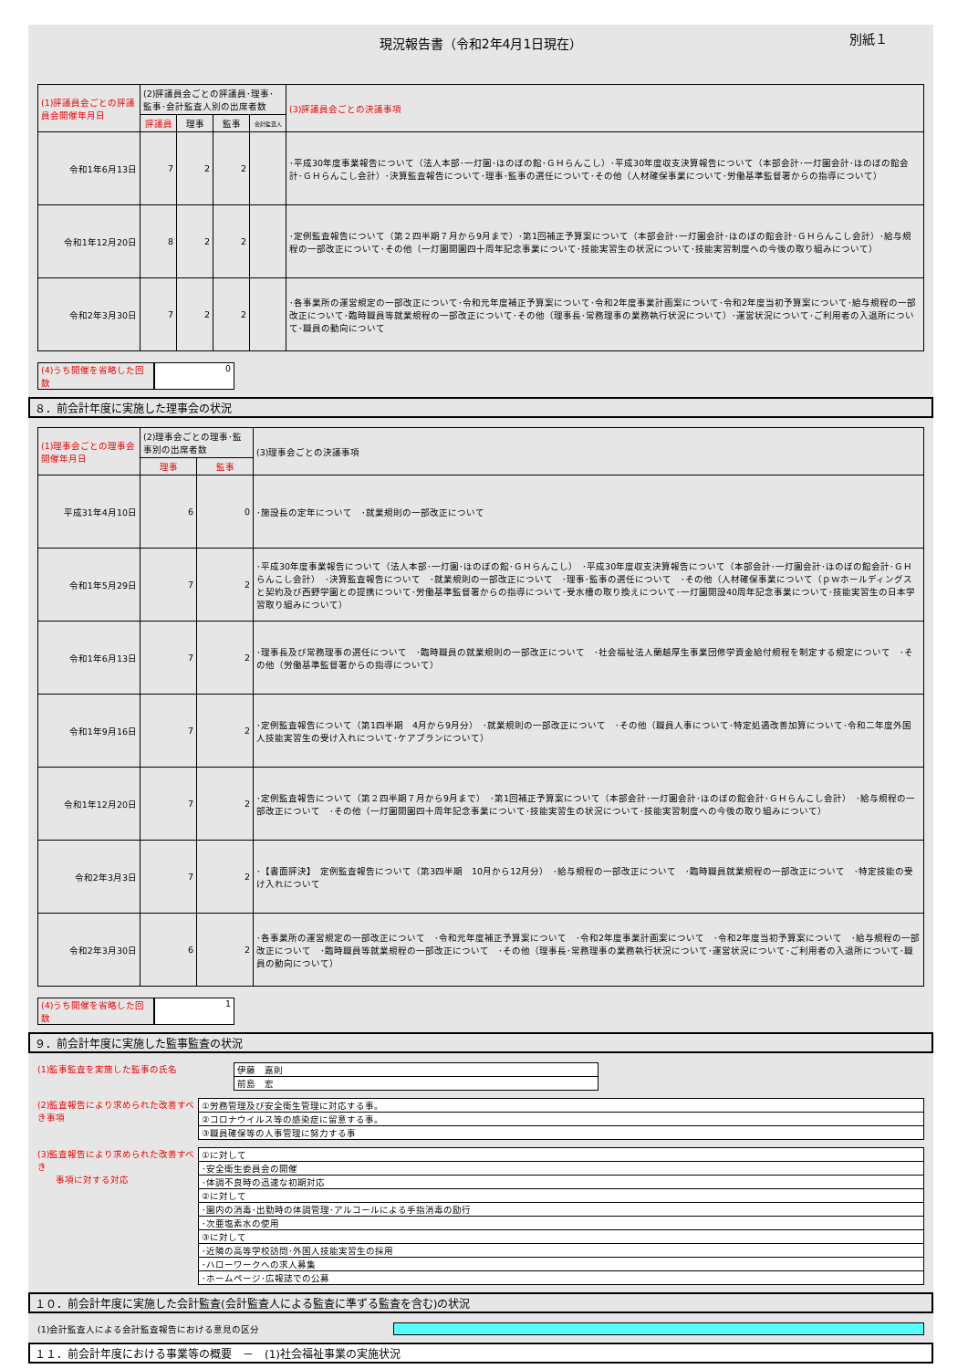現況報告書（令和2年4月1日現在） 別紙１
| (1)評議員会ごとの評議員会開催年月日 | (2)評議員会ごとの評議員･理事･監事･会計監査人別の出席者数 | | | | (3)評議員会ごとの決議事項 |
| --- | --- | --- | --- | --- | --- |
| | 評議員 | 理事 | 監事 | 会計監査人 | |
| 令和1年6月13日 | 7 | 2 | 2 | | ･平成30年度事業報告について（法人本部･一灯園･ほのぼの館･ＧＨらんこし）･平成30年度収支決算報告について（本部会計･一灯園会計･ほのぼの館会計･ＧＨらんこし会計）･決算監査報告について･理事･監事の選任について･その他（人材確保事業について･労働基準監督署からの指導について） |
| 令和1年12月20日 | 8 | 2 | 2 | | ･定例監査報告について（第２四半期７月から9月まで）･第1回補正予算案について（本部会計･一灯園会計･ほのぼの館会計･ＧＨらんこし会計）･給与規程の一部改正について･その他（一灯園開園四十周年記念事業について･技能実習生の状況について･技能実習制度への今後の取り組みについて） |
| 令和2年3月30日 | 7 | 2 | 2 | | ･各事業所の運営規定の一部改正について･令和元年度補正予算案について･令和2年度事業計画案について･令和2年度当初予算案について･給与規程の一部改正について･臨時職員等就業規程の一部改正について･その他（理事長･常務理事の業務執行状況について）･運営状況について･ご利用者の入退所について･職員の動向について |
(4)うち開催を省略した回数
0
８．前会計年度に実施した理事会の状況
| (1)理事会ごとの理事会開催年月日 | (2)理事会ごとの理事･監事別の出席者数 | | (3)理事会ごとの決議事項 |
| --- | --- | --- | --- |
| | 理事 | 監事 | |
| 平成31年4月10日 | 6 | 0 | ･施設長の定年について ･就業規則の一部改正について |
| 令和1年5月29日 | 7 | 2 | ･平成30年度事業報告について（法人本部･一灯園･ほのぼの館･ＧＨらんこし） ･平成30年度収支決算報告について（本部会計･一灯園会計･ほのぼの館会計･ＧＨらんこし会計） ･決算監査報告について ･就業規則の一部改正について ･理事･監事の選任について ･その他（人材確保事業について（ｐｗホールディングスと契約及び西野学園との提携について･労働基準監督署からの指導について･受水槽の取り換えについて･一灯園開設40周年記念事業について･技能実習生の日本学習取り組みについて） |
| 令和1年6月13日 | 7 | 2 | ･理事長及び常務理事の選任について ･臨時職員の就業規則の一部改正について ･社会福祉法人蘭越厚生事業団修学資金給付規程を制定する規定について ･その他（労働基準監督署からの指導について） |
| 令和1年9月16日 | 7 | 2 | ･定例監査報告について（第1四半期 4月から9月分） ･就業規則の一部改正について ･その他（職員人事について･特定処遇改善加算について･令和二年度外国人技能実習生の受け入れについて･ケアプランについて） |
| 令和1年12月20日 | 7 | 2 | ･定例監査報告について（第２四半期７月から9月まで） ･第1回補正予算案について（本部会計･一灯園会計･ほのぼの館会計･ＧＨらんこし会計） ･給与規程の一部改正について ･その他（一灯園開園四十周年記念事業について･技能実習生の状況について･技能実習制度への今後の取り組みについて） |
| 令和2年3月3日 | 7 | 2 | ･【書面評決】 定例監査報告について（第3四半期 10月から12月分） ･給与規程の一部改正について ･臨時職員就業規程の一部改正について ･特定技能の受け入れについて |
| 令和2年3月30日 | 6 | 2 | ･各事業所の運営規定の一部改正について ･令和元年度補正予算案について ･令和2年度事業計画案について ･令和2年度当初予算案について ･給与規程の一部改正について ･臨時職員等就業規程の一部改正について ･その他（理事長･常務理事の業務執行状況について･運営状況について･ご利用者の入退所について･職員の動向について） |
(4)うち開催を省略した回数
1
９．前会計年度に実施した監事監査の状況
(1)監事監査を実施した監事の氏名
| 伊藤 嘉則 |
| 前島 宏 |
(2)監査報告により求められた改善すべき事項
| ①労務管理及び安全衛生管理に対応する事。 |
| ②コロナウイルス等の感染症に留意する事。 |
| ③職員確保等の人事管理に努力する事 |
(3)監査報告により求められた改善すべき
　　事項に対する対応
| ①に対して |
| ･安全衛生委員会の開催 |
| ･体調不良時の迅速な初期対応 |
| ②に対して |
| ･園内の消毒･出勤時の体調管理･アルコールによる手指消毒の励行 |
| ･次亜塩素水の使用 |
| ③に対して |
| ･近隣の高等学校訪問･外国人技能実習生の採用 |
| ･ハローワークへの求人募集 |
| ･ホームページ･広報誌での公募 |
１０．前会計年度に実施した会計監査(会計監査人による監査に準ずる監査を含む)の状況
(1)会計監査人による会計監査報告における意見の区分
１１．前会計年度における事業等の概要　－　(1)社会福祉事業の実施状況